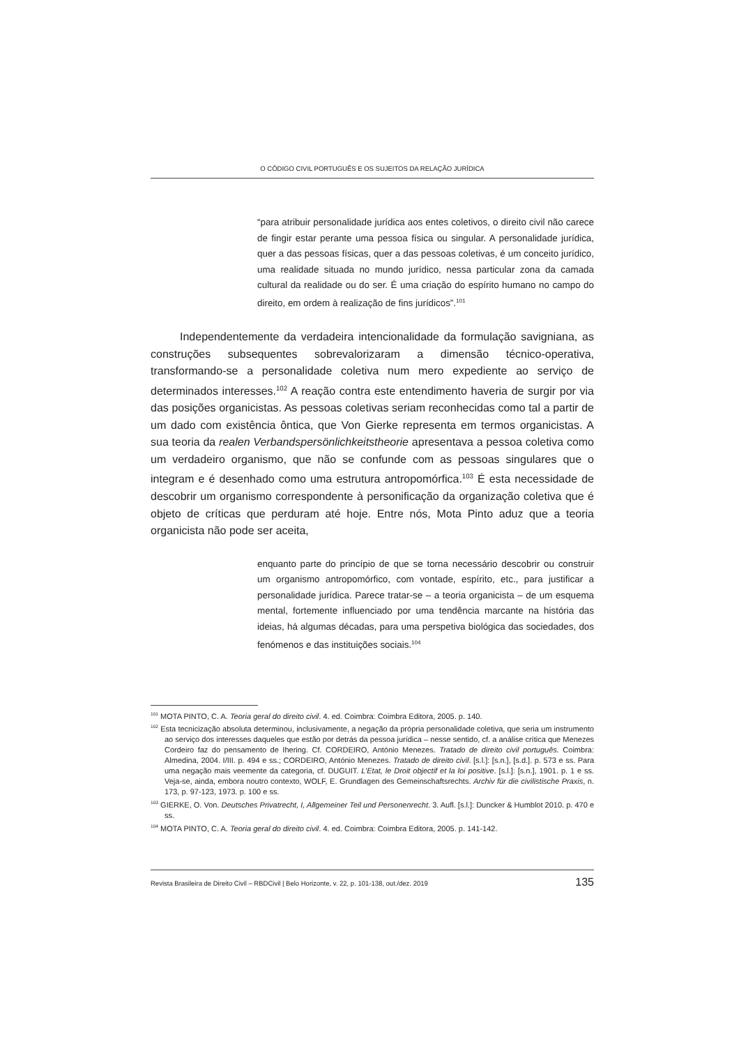O CÓDIGO CIVIL PORTUGUÊS E OS SUJEITOS DA RELAÇÃO JURÍDICA
“para atribuir personalidade jurídica aos entes coletivos, o direito civil não carece de fingir estar perante uma pessoa física ou singular. A personalidade jurídica, quer a das pessoas físicas, quer a das pessoas coletivas, é um conceito jurídico, uma realidade situada no mundo jurídico, nessa particular zona da camada cultural da realidade ou do ser. É uma criação do espírito humano no campo do direito, em ordem à realização de fins jurídicos”.<sup>101</sup>
Independentemente da verdadeira intencionalidade da formulação savigniana, as construções subsequentes sobrevalorizaram a dimensão técnico-operativa, transformando-se a personalidade coletiva num mero expediente ao serviço de determinados interesses.<sup>102</sup> A reação contra este entendimento haveria de surgir por via das posições organicistas. As pessoas coletivas seriam reconhecidas como tal a partir de um dado com existência ôntica, que Von Gierke representa em termos organicistas. A sua teoria da realen Verbandspersönlichkeitstheorie apresentava a pessoa coletiva como um verdadeiro organismo, que não se confunde com as pessoas singulares que o integram e é desenhado como uma estrutura antropomórfica.<sup>103</sup> É esta necessidade de descobrir um organismo correspondente à personificação da organização coletiva que é objeto de críticas que perduram até hoje. Entre nós, Mota Pinto aduz que a teoria organicista não pode ser aceita,
enquanto parte do princípio de que se torna necessário descobrir ou construir um organismo antropomórfico, com vontade, espírito, etc., para justificar a personalidade jurídica. Parece tratar-se – a teoria organicista – de um esquema mental, fortemente influenciado por uma tendência marcante na história das ideias, há algumas décadas, para uma perspetiva biológica das sociedades, dos fenómenos e das instituições sociais.<sup>104</sup>
<sup>101</sup> MOTA PINTO, C. A. Teoria geral do direito civil. 4. ed. Coimbra: Coimbra Editora, 2005. p. 140.
<sup>102</sup> Esta tecnicização absoluta determinou, inclusivamente, a negação da própria personalidade coletiva, que seria um instrumento ao serviço dos interesses daqueles que estão por detrás da pessoa jurídica – nesse sentido, cf. a análise crítica que Menezes Cordeiro faz do pensamento de Ihering. Cf. CORDEIRO, António Menezes. Tratado de direito civil português. Coimbra: Almedina, 2004. I/III. p. 494 e ss.; CORDEIRO, António Menezes. Tratado de direito civil. [s.l.]: [s.n.], [s.d.]. p. 573 e ss. Para uma negação mais veemente da categoria, cf. DUGUIT. L’Etat, le Droit objectif et la loi positive. [s.l.]: [s.n.], 1901. p. 1 e ss. Veja-se, ainda, embora noutro contexto, WOLF, E. Grundlagen des Gemeinschaftsrechts. Archiv für die civilistische Praxis, n. 173, p. 97-123, 1973. p. 100 e ss.
<sup>103</sup> GIERKE, O. Von. Deutsches Privatrecht, I, Allgemeiner Teil und Personenrecht. 3. Aufl. [s.l.]: Duncker & Humblot 2010. p. 470 e ss.
<sup>104</sup> MOTA PINTO, C. A. Teoria geral do direito civil. 4. ed. Coimbra: Coimbra Editora, 2005. p. 141-142.
Revista Brasileira de Direito Civil – RBDCivil | Belo Horizonte, v. 22, p. 101-138, out./dez. 2019 135